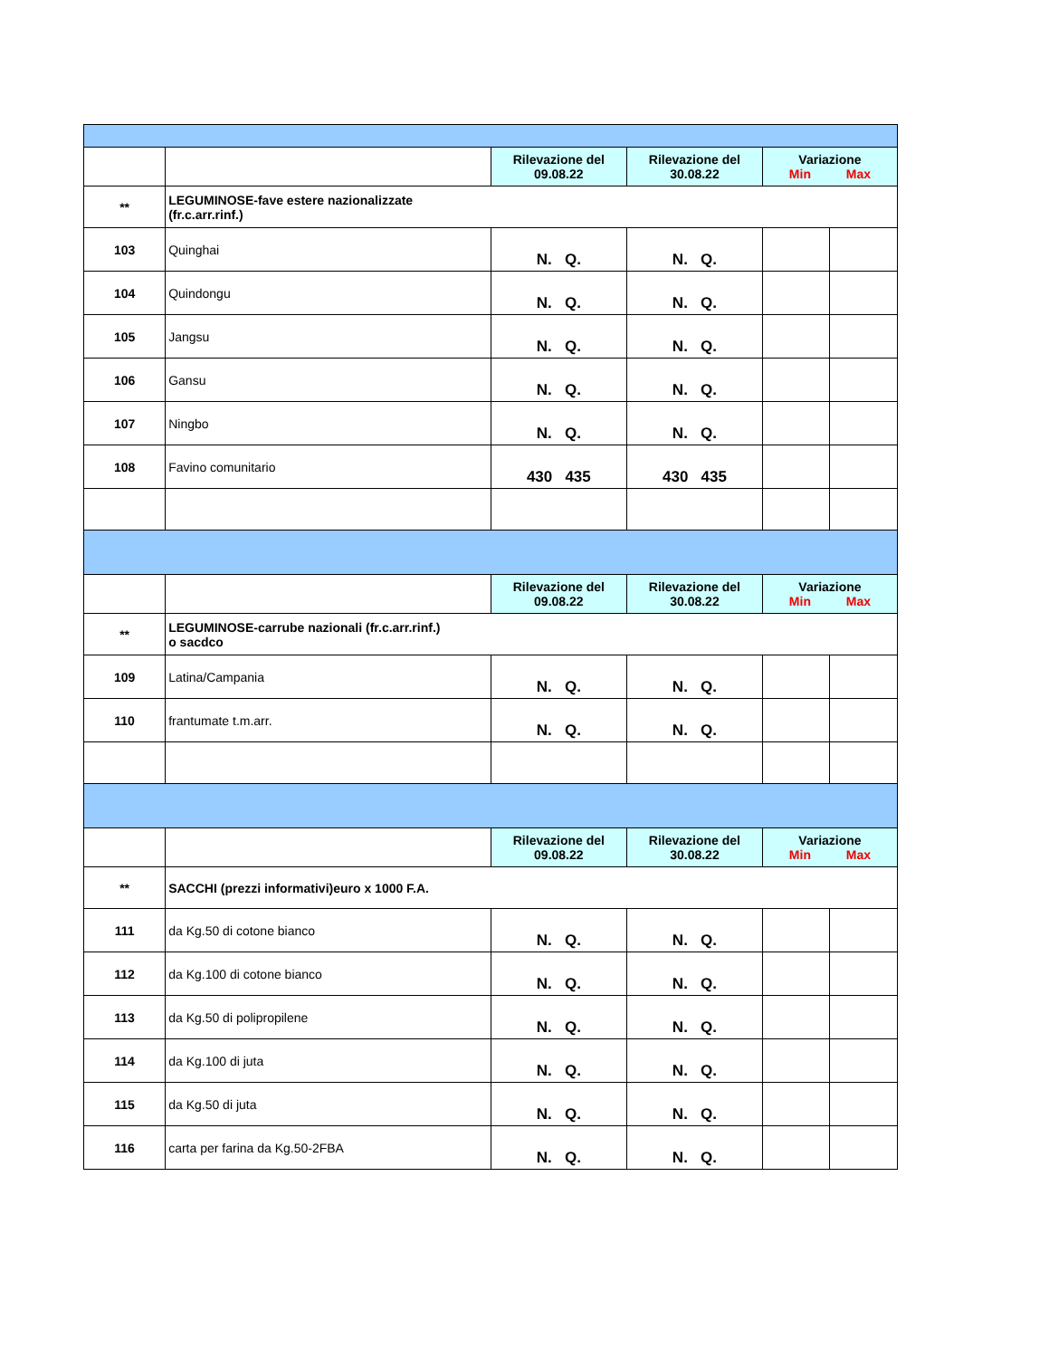| | | Rilevazione del 09.08.22 | Rilevazione del 30.08.22 | Variazione Min Max | |
| --- | --- | --- | --- | --- | --- |
| ** | LEGUMINOSE-fave estere nazionalizzate (fr.c.arr.rinf.) | | | | |
| 103 | Quinghai | N. Q. | N. Q. | | |
| 104 | Quindongu | N. Q. | N. Q. | | |
| 105 | Jangsu | N. Q. | N. Q. | | |
| 106 | Gansu | N. Q. | N. Q. | | |
| 107 | Ningbo | N. Q. | N. Q. | | |
| 108 | Favino comunitario | 430 435 | 430 435 | | |
| | | Rilevazione del 09.08.22 | Rilevazione del 30.08.22 | Variazione Min Max | |
| ** | LEGUMINOSE-carrube nazionali (fr.c.arr.rinf.) o sacdco | | | | |
| 109 | Latina/Campania | N. Q. | N. Q. | | |
| 110 | frantumate t.m.arr. | N. Q. | N. Q. | | |
| | | Rilevazione del 09.08.22 | Rilevazione del 30.08.22 | Variazione Min Max | |
| ** | SACCHI (prezzi informativi)euro x 1000 F.A. | | | | |
| 111 | da Kg.50 di cotone bianco | N. Q. | N. Q. | | |
| 112 | da Kg.100 di cotone bianco | N. Q. | N. Q. | | |
| 113 | da Kg.50 di polipropilene | N. Q. | N. Q. | | |
| 114 | da Kg.100 di juta | N. Q. | N. Q. | | |
| 115 | da Kg.50 di juta | N. Q. | N. Q. | | |
| 116 | carta per farina da Kg.50-2FBA | N. Q. | N. Q. | | |